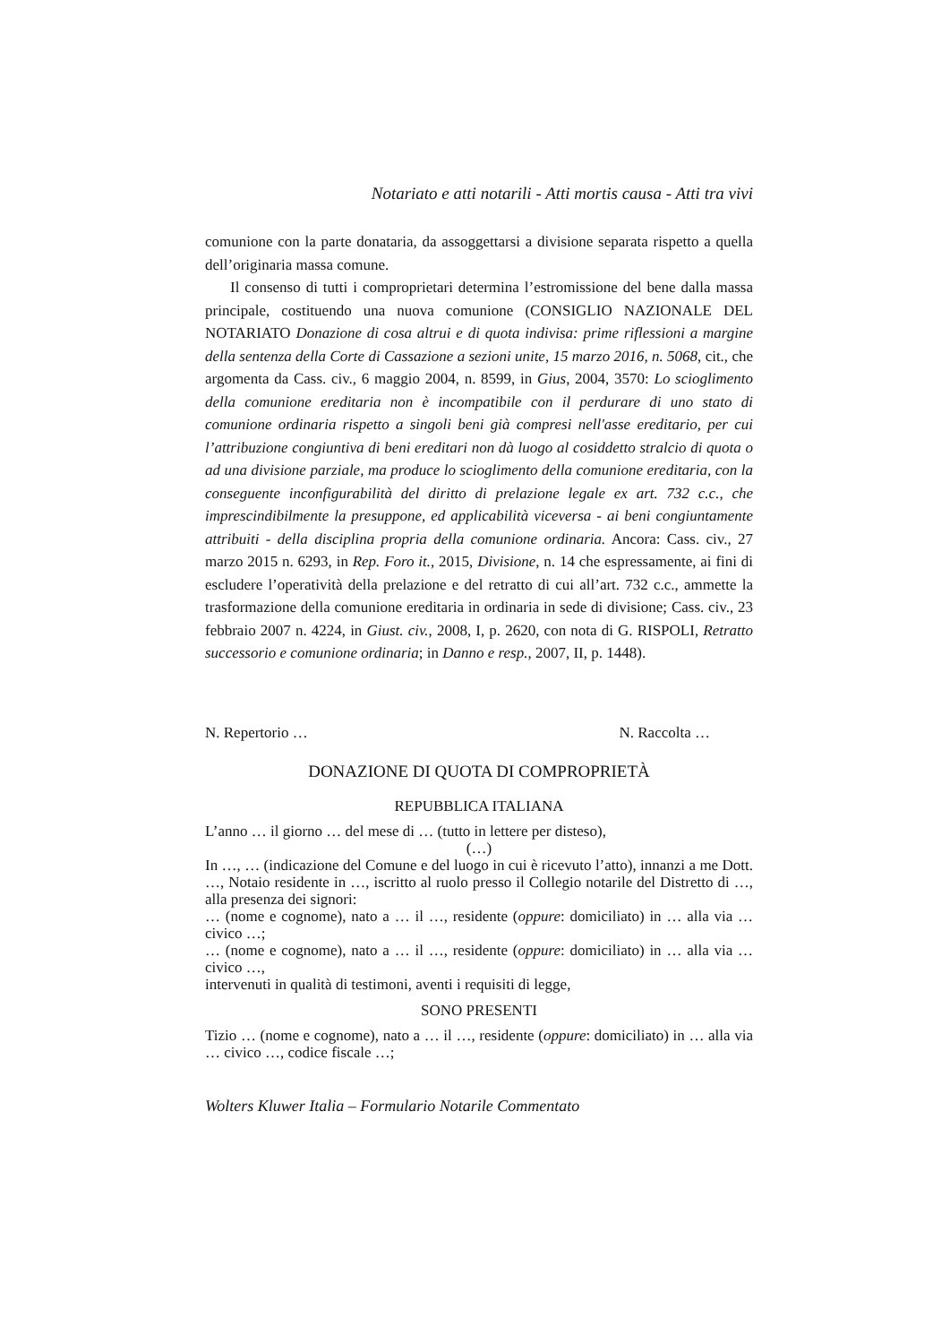Notariato e atti notarili - Atti mortis causa - Atti tra vivi
comunione con la parte donataria, da assoggettarsi a divisione separata rispetto a quella dell’originaria massa comune.
Il consenso di tutti i comproprietari determina l’estromissione del bene dalla massa principale, costituendo una nuova comunione (CONSIGLIO NAZIONALE DEL NOTARIATO Donazione di cosa altrui e di quota indivisa: prime riflessioni a margine della sentenza della Corte di Cassazione a sezioni unite, 15 marzo 2016, n. 5068, cit., che argomenta da Cass. civ., 6 maggio 2004, n. 8599, in Gius, 2004, 3570: Lo scioglimento della comunione ereditaria non è incompatibile con il perdurare di uno stato di comunione ordinaria rispetto a singoli beni già compresi nell'asse ereditario, per cui l’attribuzione congiuntiva di beni ereditari non dà luogo al cosiddetto stralcio di quota o ad una divisione parziale, ma produce lo scioglimento della comunione ereditaria, con la conseguente inconfigurabilità del diritto di prelazione legale ex art. 732 c.c., che imprescindibilmente la presuppone, ed applicabilità viceversa - ai beni congiuntamente attribuiti - della disciplina propria della comunione ordinaria. Ancora: Cass. civ., 27 marzo 2015 n. 6293, in Rep. Foro it., 2015, Divisione, n. 14 che espressamente, ai fini di escludere l’operatività della prelazione e del retratto di cui all’art. 732 c.c., ammette la trasformazione della comunione ereditaria in ordinaria in sede di divisione; Cass. civ., 23 febbraio 2007 n. 4224, in Giust. civ., 2008, I, p. 2620, con nota di G. RISPOLI, Retratto successorio e comunione ordinaria; in Danno e resp., 2007, II, p. 1448).
N. Repertorio … N. Raccolta …
DONAZIONE DI QUOTA DI COMPROPRIETÀ
REPUBBLICA ITALIANA
L’anno … il giorno … del mese di … (tutto in lettere per disteso),
(…)
In …, … (indicazione del Comune e del luogo in cui è ricevuto l’atto), innanzi a me Dott. …, Notaio residente in …, iscritto al ruolo presso il Collegio notarile del Distretto di …, alla presenza dei signori:
… (nome e cognome), nato a … il …, residente (oppure: domiciliato) in … alla via … civico …;
… (nome e cognome), nato a … il …, residente (oppure: domiciliato) in … alla via … civico …,
intervenuti in qualità di testimoni, aventi i requisiti di legge,
SONO PRESENTI
Tizio … (nome e cognome), nato a … il …, residente (oppure: domiciliato) in … alla via … civico …, codice fiscale …;
Wolters Kluwer Italia – Formulario Notarile Commentato